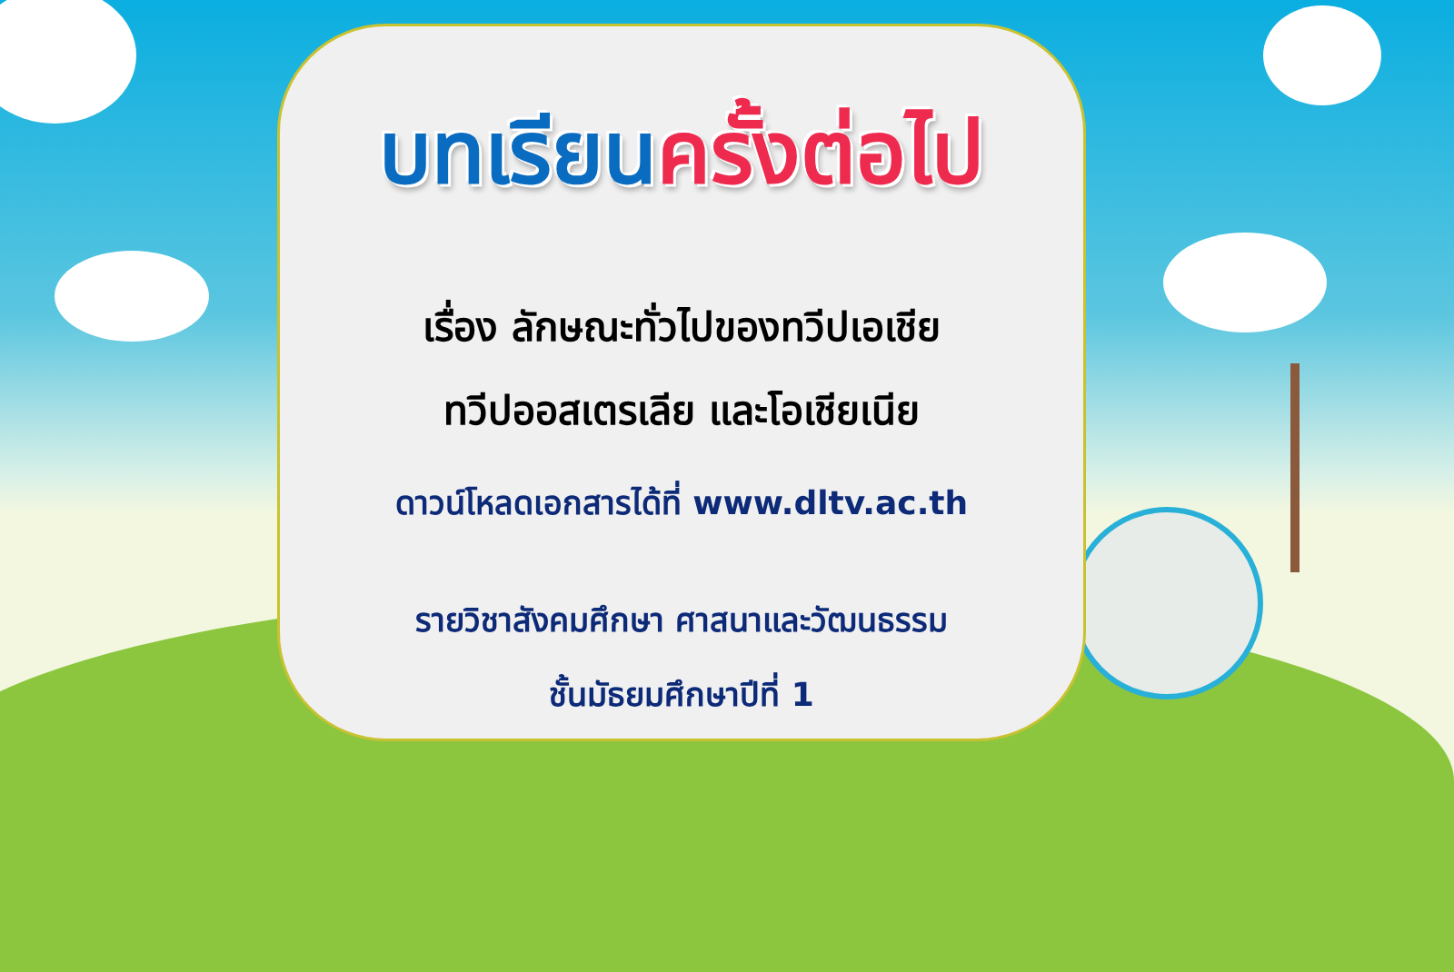บทเรียนครั้งต่อไป
เรื่อง ลักษณะทั่วไปของทวีปเอเชีย
ทวีปออสเตรเลีย และโอเชียเนีย
ดาวน์โหลดเอกสารได้ที่ www.dltv.ac.th
รายวิชาสังคมศึกษา ศาสนาและวัฒนธรรม
ชั้นมัธยมศึกษาปีที่ 1